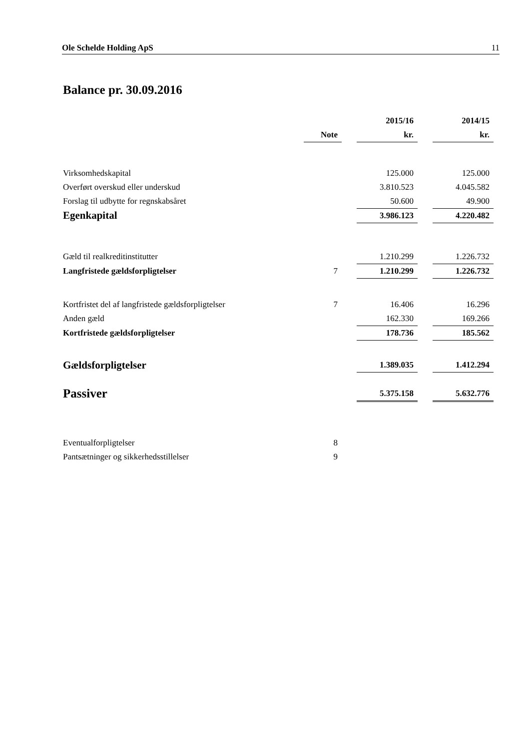Ole Schelde Holding ApS 11
Balance pr. 30.09.2016
| | | | 2015/16 | | 2014/15 |
| | Note | | kr. | | kr. |
| Virksomhedskapital | | | 125.000 | | 125.000 |
| Overført overskud eller underskud | | | 3.810.523 | | 4.045.582 |
| Forslag til udbytte for regnskabsåret | | | 50.600 | | 49.900 |
| Egenkapital | | | 3.986.123 | | 4.220.482 |
| Gæld til realkreditinstitutter | | | 1.210.299 | | 1.226.732 |
| Langfristede gældsforpligtelser | 7 | | 1.210.299 | | 1.226.732 |
| Kortfristet del af langfristede gældsforpligtelser | 7 | | 16.406 | | 16.296 |
| Anden gæld | | | 162.330 | | 169.266 |
| Kortfristede gældsforpligtelser | | | 178.736 | | 185.562 |
| Gældsforpligtelser | | | 1.389.035 | | 1.412.294 |
| Passiver | | | 5.375.158 | | 5.632.776 |
| Eventualforpligtelser | 8 | | | | |
| Pantsætninger og sikkerhedsstillelser | 9 | | | | |